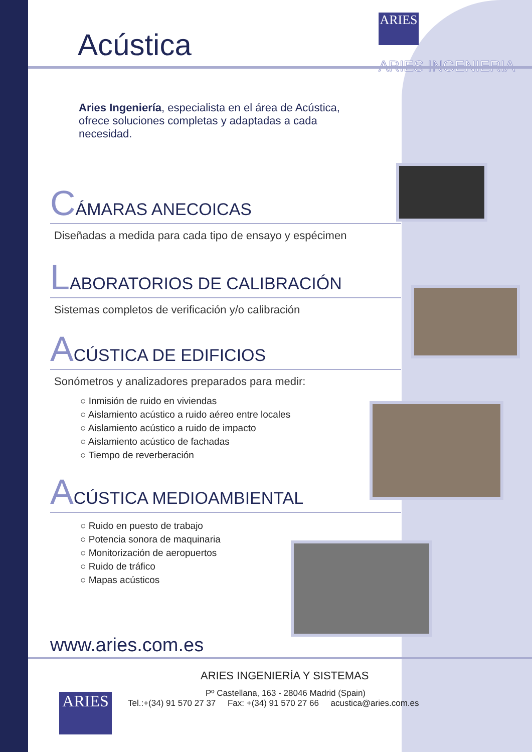ARIES
ARIES INGENIERIA
Acústica
Aries Ingeniería, especialista en el área de Acústica, ofrece soluciones completas y adaptadas a cada necesidad.
CÁMARAS ANECOICAS
Diseñadas a medida para cada tipo de ensayo y espécimen
LABORATORIOS DE CALIBRACIÓN
Sistemas completos de verificación y/o calibración
ACÚSTICA DE EDIFICIOS
Sonómetros y analizadores preparados para medir:
○ Inmisión de ruido en viviendas
○ Aislamiento acústico a ruido aéreo entre locales
○ Aislamiento acústico a ruido de impacto
○ Aislamiento acústico de fachadas
○ Tiempo de reverberación
ACÚSTICA MEDIOAMBIENTAL
○ Ruido en puesto de trabajo
○ Potencia sonora de maquinaria
○ Monitorización de aeropuertos
○ Ruido de tráfico
○ Mapas acústicos
www.aries.com.es
ARIES INGENIERÍA Y SISTEMAS
Pº Castellana, 163 - 28046 Madrid (Spain)
Tel.:+(34) 91 570 27 37 Fax: +(34) 91 570 27 66 acustica@aries.com.es
ARIES